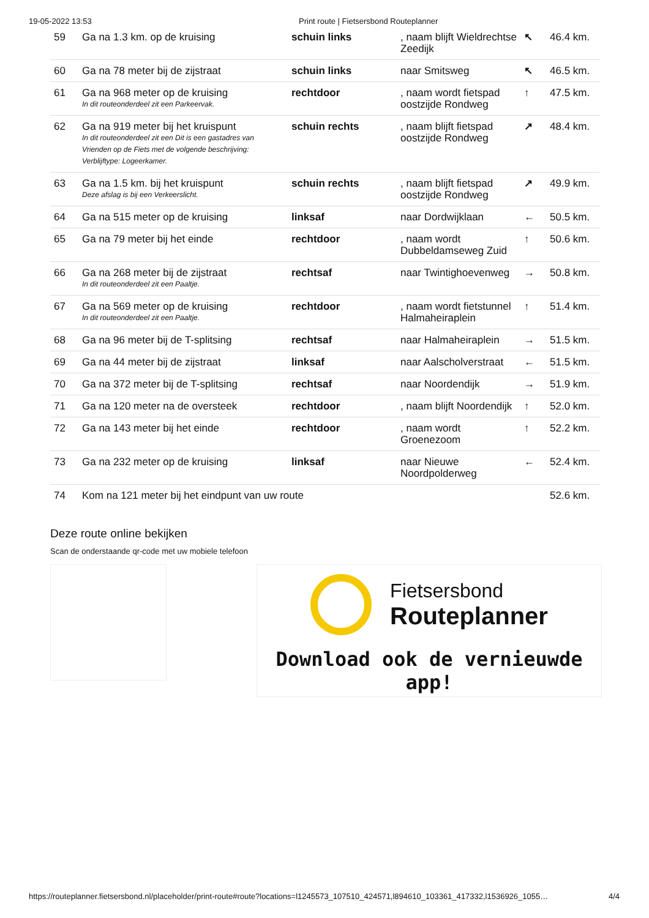19-05-2022 13:53 Print route | Fietsersbond Routeplanner
| 59 | Ga na 1.3 km. op de kruising | schuin links | , naam blijft Wieldrechtse Zeedijk | ↖ | 46.4 km. |
| 60 | Ga na 78 meter bij de zijstraat | schuin links | naar Smitsweg | ↖ | 46.5 km. |
| 61 | Ga na 968 meter op de kruising In dit routeonderdeel zit een Parkeervak. | rechtdoor | , naam wordt fietspad oostzijde Rondweg | ↑ | 47.5 km. |
| 62 | Ga na 919 meter bij het kruispunt In dit routeonderdeel zit een Dit is een gastadres van Vrienden op de Fiets met de volgende beschrijving: Verblijftype: Logeerkamer. | schuin rechts | , naam blijft fietspad oostzijde Rondweg | ↗ | 48.4 km. |
| 63 | Ga na 1.5 km. bij het kruispunt Deze afslag is bij een Verkeerslicht. | schuin rechts | , naam blijft fietspad oostzijde Rondweg | ↗ | 49.9 km. |
| 64 | Ga na 515 meter op de kruising | linksaf | naar Dordwijklaan | ← | 50.5 km. |
| 65 | Ga na 79 meter bij het einde | rechtdoor | , naam wordt Dubbeldamseweg Zuid | ↑ | 50.6 km. |
| 66 | Ga na 268 meter bij de zijstraat In dit routeonderdeel zit een Paaltje. | rechtsaf | naar Twintighoevenweg | → | 50.8 km. |
| 67 | Ga na 569 meter op de kruising In dit routeonderdeel zit een Paaltje. | rechtdoor | , naam wordt fietstunnel Halmaheiraplein | ↑ | 51.4 km. |
| 68 | Ga na 96 meter bij de T-splitsing | rechtsaf | naar Halmaheiraplein | → | 51.5 km. |
| 69 | Ga na 44 meter bij de zijstraat | linksaf | naar Aalscholverstraat | ← | 51.5 km. |
| 70 | Ga na 372 meter bij de T-splitsing | rechtsaf | naar Noordendijk | → | 51.9 km. |
| 71 | Ga na 120 meter na de oversteek | rechtdoor | , naam blijft Noordendijk | ↑ | 52.0 km. |
| 72 | Ga na 143 meter bij het einde | rechtdoor | , naam wordt Groenezoom | ↑ | 52.2 km. |
| 73 | Ga na 232 meter op de kruising | linksaf | naar Nieuwe Noordpolderweg | ← | 52.4 km. |
| 74 | Kom na 121 meter bij het eindpunt van uw route | | | | 52.6 km. |
Deze route online bekijken
Scan de onderstaande qr-code met uw mobiele telefoon
Fietsersbond
Routeplanner
Download ook de vernieuwde app!
https://routeplanner.fietsersbond.nl/placeholder/print-route#route?locations=l1245573_107510_424571,l894610_103361_417332,l1536926_1055… 4/4